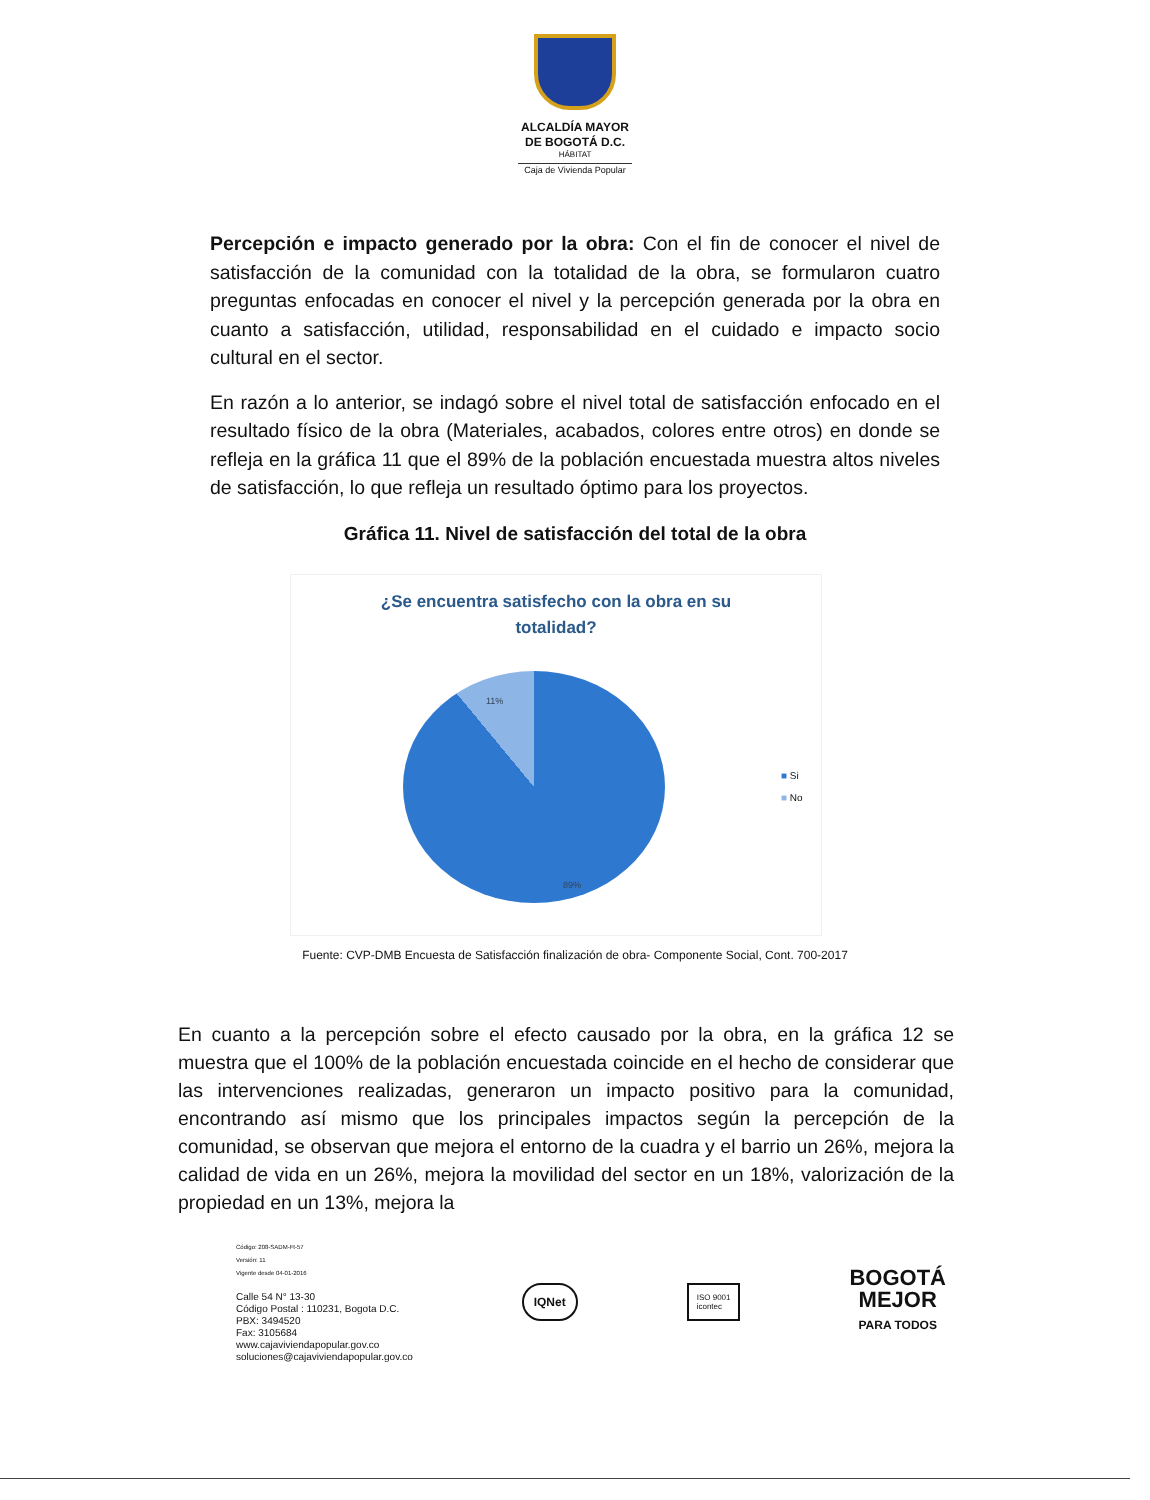ALCALDÍA MAYOR
DE BOGOTÁ D.C.
HÁBITAT
Caja de Vivienda Popular
Percepción e impacto generado por la obra: Con el fin de conocer el nivel de satisfacción de la comunidad con la totalidad de la obra, se formularon cuatro preguntas enfocadas en conocer el nivel y la percepción generada por la obra en cuanto a satisfacción, utilidad, responsabilidad en el cuidado e impacto socio cultural en el sector.
En razón a lo anterior, se indagó sobre el nivel total de satisfacción enfocado en el resultado físico de la obra (Materiales, acabados, colores entre otros) en donde se refleja en la gráfica 11 que el 89% de la población encuestada muestra altos niveles de satisfacción, lo que refleja un resultado óptimo para los proyectos.
Gráfica 11. Nivel de satisfacción del total de la obra
¿Se encuentra satisfecho con la obra en su totalidad?
11%
89%
■ Si
■ No
Fuente: CVP-DMB Encuesta de Satisfacción finalización de obra- Componente Social, Cont. 700-2017
En cuanto a la percepción sobre el efecto causado por la obra, en la gráfica 12 se muestra que el 100% de la población encuestada coincide en el hecho de considerar que las intervenciones realizadas, generaron un impacto positivo para la comunidad, encontrando así mismo que los principales impactos según la percepción de la comunidad, se observan que mejora el entorno de la cuadra y el barrio un 26%, mejora la calidad de vida en un 26%, mejora la movilidad del sector en un 18%, valorización de la propiedad en un 13%, mejora la
Código: 208-SADM-Ft-57
Versión: 11
Vigente desde 04-01-2016
Calle 54 N° 13-30
Código Postal : 110231, Bogota D.C.
PBX: 3494520
Fax: 3105684
www.cajaviviendapopular.gov.co
soluciones@cajaviviendapopular.gov.co
IQNet
ISO 9001
icontec
BOGOTÁ
MEJOR
PARA TODOS